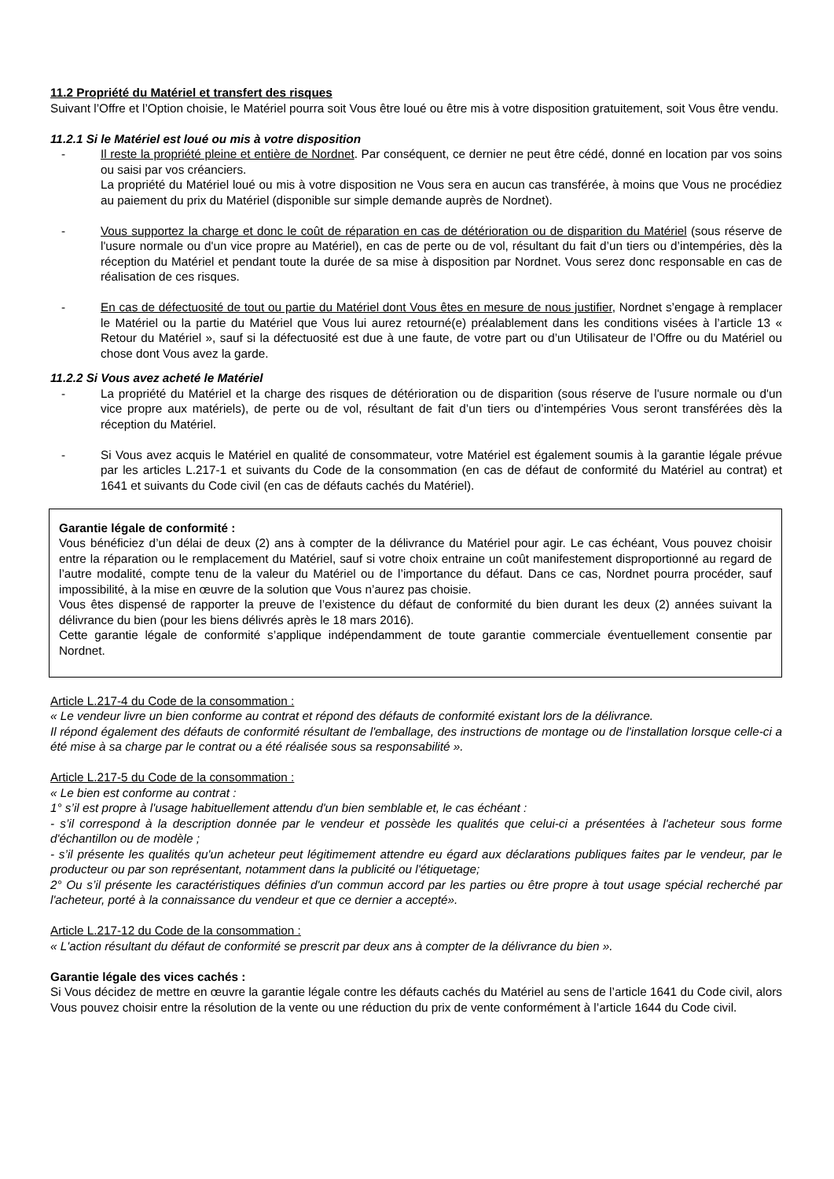11.2 Propriété du Matériel et transfert des risques
Suivant l’Offre et l’Option choisie, le Matériel pourra soit Vous être loué ou être mis à votre disposition gratuitement, soit Vous être vendu.
11.2.1 Si le Matériel est loué ou mis à votre disposition
- Il reste la propriété pleine et entière de Nordnet. Par conséquent, ce dernier ne peut être cédé, donné en location par vos soins ou saisi par vos créanciers.
La propriété du Matériel loué ou mis à votre disposition ne Vous sera en aucun cas transférée, à moins que Vous ne procédiez au paiement du prix du Matériel (disponible sur simple demande auprès de Nordnet).
- Vous supportez la charge et donc le coût de réparation en cas de détérioration ou de disparition du Matériel (sous réserve de l'usure normale ou d'un vice propre au Matériel), en cas de perte ou de vol, résultant du fait d’un tiers ou d’intempéries, dès la réception du Matériel et pendant toute la durée de sa mise à disposition par Nordnet. Vous serez donc responsable en cas de réalisation de ces risques.
- En cas de défectuosité de tout ou partie du Matériel dont Vous êtes en mesure de nous justifier, Nordnet s’engage à remplacer le Matériel ou la partie du Matériel que Vous lui aurez retourné(e) préalablement dans les conditions visées à l’article 13 « Retour du Matériel », sauf si la défectuosité est due à une faute, de votre part ou d’un Utilisateur de l’Offre ou du Matériel ou chose dont Vous avez la garde.
11.2.2 Si Vous avez acheté le Matériel
- La propriété du Matériel et la charge des risques de détérioration ou de disparition (sous réserve de l'usure normale ou d'un vice propre aux matériels), de perte ou de vol, résultant de fait d’un tiers ou d’intempéries Vous seront transférées dès la réception du Matériel.
- Si Vous avez acquis le Matériel en qualité de consommateur, votre Matériel est également soumis à la garantie légale prévue par les articles L.217-1 et suivants du Code de la consommation (en cas de défaut de conformité du Matériel au contrat) et 1641 et suivants du Code civil (en cas de défauts cachés du Matériel).
Garantie légale de conformité :
Vous bénéficiez d’un délai de deux (2) ans à compter de la délivrance du Matériel pour agir. Le cas échéant, Vous pouvez choisir entre la réparation ou le remplacement du Matériel, sauf si votre choix entraine un coût manifestement disproportionné au regard de l’autre modalité, compte tenu de la valeur du Matériel ou de l’importance du défaut. Dans ce cas, Nordnet pourra procéder, sauf impossibilité, à la mise en œuvre de la solution que Vous n’aurez pas choisie.
Vous êtes dispensé de rapporter la preuve de l’existence du défaut de conformité du bien durant les deux (2) années suivant la délivrance du bien (pour les biens délivrés après le 18 mars 2016).
Cette garantie légale de conformité s’applique indépendamment de toute garantie commerciale éventuellement consentie par Nordnet.
Article L.217-4 du Code de la consommation :
« Le vendeur livre un bien conforme au contrat et répond des défauts de conformité existant lors de la délivrance.
Il répond également des défauts de conformité résultant de l'emballage, des instructions de montage ou de l'installation lorsque celle-ci a été mise à sa charge par le contrat ou a été réalisée sous sa responsabilité ».
Article L.217-5 du Code de la consommation :
« Le bien est conforme au contrat :
1° s’il est propre à l'usage habituellement attendu d'un bien semblable et, le cas échéant :
- s’il correspond à la description donnée par le vendeur et possède les qualités que celui-ci a présentées à l'acheteur sous forme d'échantillon ou de modèle ;
- s’il présente les qualités qu'un acheteur peut légitimement attendre eu égard aux déclarations publiques faites par le vendeur, par le producteur ou par son représentant, notamment dans la publicité ou l'étiquetage;
2° Ou s’il présente les caractéristiques définies d'un commun accord par les parties ou être propre à tout usage spécial recherché par l'acheteur, porté à la connaissance du vendeur et que ce dernier a accepté».
Article L.217-12 du Code de la consommation :
« L'action résultant du défaut de conformité se prescrit par deux ans à compter de la délivrance du bien ».
Garantie légale des vices cachés :
Si Vous décidez de mettre en œuvre la garantie légale contre les défauts cachés du Matériel au sens de l’article 1641 du Code civil, alors Vous pouvez choisir entre la résolution de la vente ou une réduction du prix de vente conformément à l’article 1644 du Code civil.